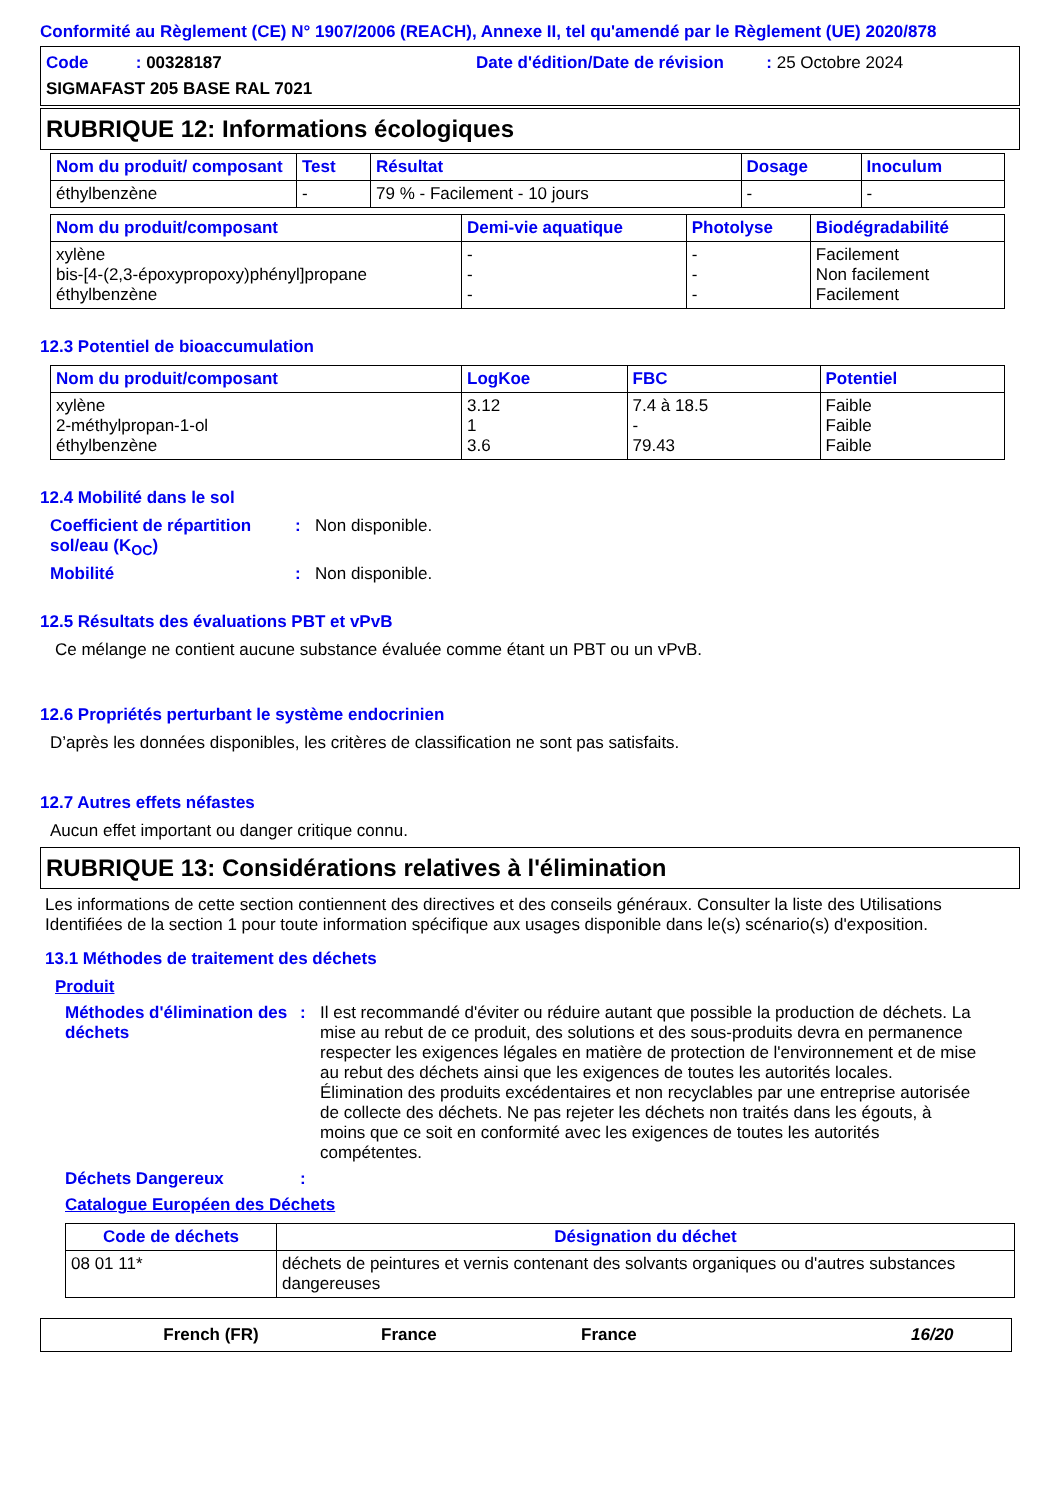Conformité au Règlement (CE) N° 1907/2006 (REACH), Annexe II, tel qu'amendé par le Règlement (UE) 2020/878
Code : 00328187
Date d'édition/Date de révision : 25 Octobre 2024
SIGMAFAST 205 BASE RAL 7021
RUBRIQUE 12: Informations écologiques
| Nom du produit/ composant | Test | Résultat | Dosage | Inoculum |
| --- | --- | --- | --- | --- |
| éthylbenzène | - | 79 % - Facilement - 10 jours | - | - |
| Nom du produit/composant | Demi-vie aquatique | Photolyse | Biodégradabilité |
| --- | --- | --- | --- |
| xylène bis-[4-(2,3-époxypropoxy)phényl]propane éthylbenzène | - - - | - - - | Facilement Non facilement Facilement |
12.3 Potentiel de bioaccumulation
| Nom du produit/composant | LogKoe | FBC | Potentiel |
| --- | --- | --- | --- |
| xylène 2-méthylpropan-1-ol éthylbenzène | 3.12 1 3.6 | 7.4 à 18.5 - 79.43 | Faible Faible Faible |
12.4 Mobilité dans le sol
Coefficient de répartition sol/eau (K<sub>OC</sub>)
: Non disponible.
Mobilité : Non disponible.
12.5 Résultats des évaluations PBT et vPvB
Ce mélange ne contient aucune substance évaluée comme étant un PBT ou un vPvB.
12.6 Propriétés perturbant le système endocrinien
D’après les données disponibles, les critères de classification ne sont pas satisfaits.
12.7 Autres effets néfastes
Aucun effet important ou danger critique connu.
RUBRIQUE 13: Considérations relatives à l'élimination
Les informations de cette section contiennent des directives et des conseils généraux. Consulter la liste des Utilisations Identifiées de la section 1 pour toute information spécifique aux usages disponible dans le(s) scénario(s) d'exposition.
13.1 Méthodes de traitement des déchets
Produit
Méthodes d'élimination des déchets
: Il est recommandé d'éviter ou réduire autant que possible la production de déchets. La mise au rebut de ce produit, des solutions et des sous-produits devra en permanence respecter les exigences légales en matière de protection de l'environnement et de mise au rebut des déchets ainsi que les exigences de toutes les autorités locales. Élimination des produits excédentaires et non recyclables par une entreprise autorisée de collecte des déchets. Ne pas rejeter les déchets non traités dans les égouts, à moins que ce soit en conformité avec les exigences de toutes les autorités compétentes.
Déchets Dangereux :
Catalogue Européen des Déchets
| Code de déchets | Désignation du déchet |
| --- | --- |
| 08 01 11* | déchets de peintures et vernis contenant des solvants organiques ou d'autres substances dangereuses |
French (FR) France France 16/20